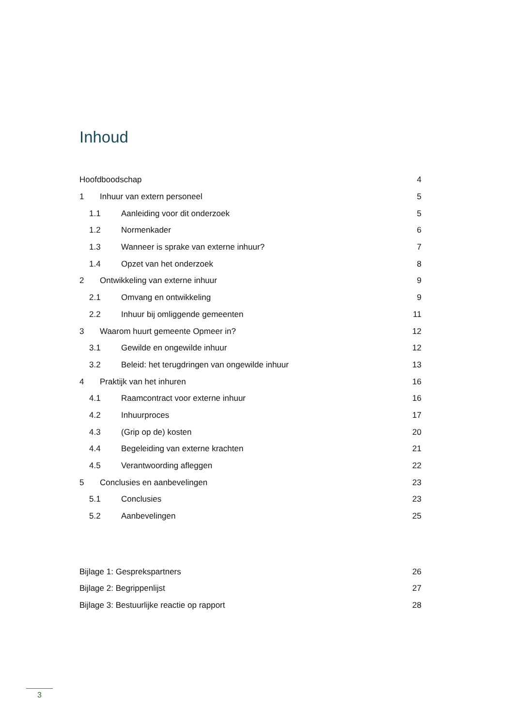Inhoud
Hoofdboodschap 4
1 Inhuur van extern personeel 5
1.1 Aanleiding voor dit onderzoek 5
1.2 Normenkader 6
1.3 Wanneer is sprake van externe inhuur? 7
1.4 Opzet van het onderzoek 8
2 Ontwikkeling van externe inhuur 9
2.1 Omvang en ontwikkeling 9
2.2 Inhuur bij omliggende gemeenten 11
3 Waarom huurt gemeente Opmeer in? 12
3.1 Gewilde en ongewilde inhuur 12
3.2 Beleid: het terugdringen van ongewilde inhuur 13
4 Praktijk van het inhuren 16
4.1 Raamcontract voor externe inhuur 16
4.2 Inhuurproces 17
4.3 (Grip op de) kosten 20
4.4 Begeleiding van externe krachten 21
4.5 Verantwoording afleggen 22
5 Conclusies en aanbevelingen 23
5.1 Conclusies 23
5.2 Aanbevelingen 25
Bijlage 1: Gesprekspartners 26
Bijlage 2: Begrippenlijst 27
Bijlage 3: Bestuurlijke reactie op rapport 28
3